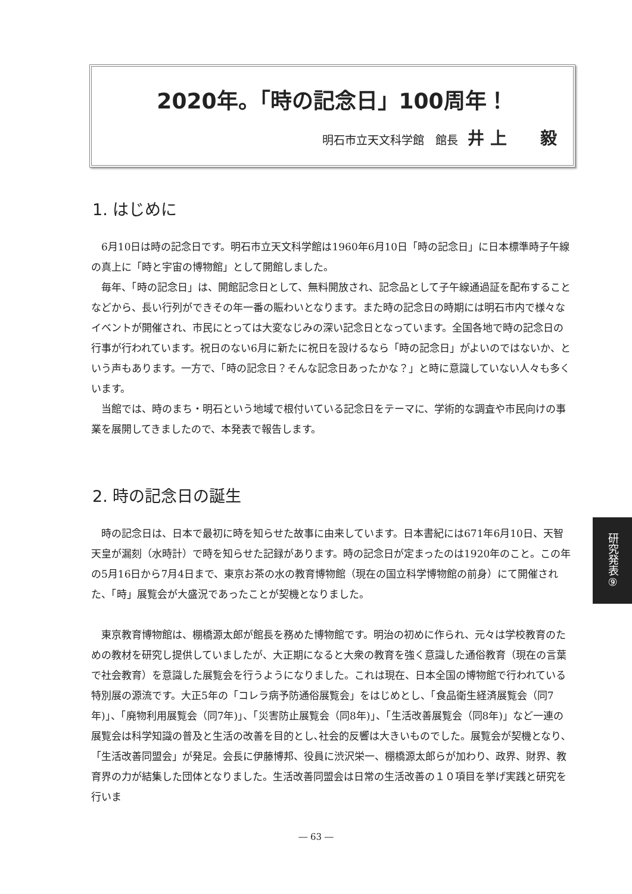2020年。「時の記念日」100周年！
明石市立天文科学館　館長 井 上　　毅
1. はじめに
6月10日は時の記念日です。明石市立天文科学館は1960年6月10日「時の記念日」に日本標準時子午線の真上に「時と宇宙の博物館」として開館しました。
毎年、「時の記念日」は、開館記念日として、無料開放され、記念品として子午線通過証を配布することなどから、長い行列ができその年一番の賑わいとなります。また時の記念日の時期には明石市内で様々なイベントが開催され、市民にとっては大変なじみの深い記念日となっています。全国各地で時の記念日の行事が行われています。祝日のない6月に新たに祝日を設けるなら「時の記念日」がよいのではないか、という声もあります。一方で、「時の記念日？そんな記念日あったかな？」と時に意識していない人々も多くいます。
当館では、時のまち・明石という地域で根付いている記念日をテーマに、学術的な調査や市民向けの事業を展開してきましたので、本発表で報告します。
2. 時の記念日の誕生
時の記念日は、日本で最初に時を知らせた故事に由来しています。日本書紀には671年6月10日、天智天皇が漏刻（水時計）で時を知らせた記録があります。時の記念日が定まったのは1920年のこと。この年の5月16日から7月4日まで、東京お茶の水の教育博物館（現在の国立科学博物館の前身）にて開催された、「時」展覧会が大盛況であったことが契機となりました。
東京教育博物館は、棚橋源太郎が館長を務めた博物館です。明治の初めに作られ、元々は学校教育のための教材を研究し提供していましたが、大正期になると大衆の教育を強く意識した通俗教育（現在の言葉で社会教育）を意識した展覧会を行うようになりました。これは現在、日本全国の博物館で行われている特別展の源流です。大正5年の「コレラ病予防通俗展覧会」をはじめとし、「食品衛生経済展覧会（同7年)」、「廃物利用展覧会（同7年)」、「災害防止展覧会（同8年)」、「生活改善展覧会（同8年)」など一連の展覧会は科学知識の普及と生活の改善を目的とし､社会的反響は大きいものでした。展覧会が契機となり､「生活改善同盟会」が発足。会長に伊藤博邦、役員に渋沢栄一、棚橋源太郎らが加わり、政界、財界、教育界の力が結集した団体となりました。生活改善同盟会は日常の生活改善の１０項目を挙げ実践と研究を行いま
研究発表⑨
― 63 ―